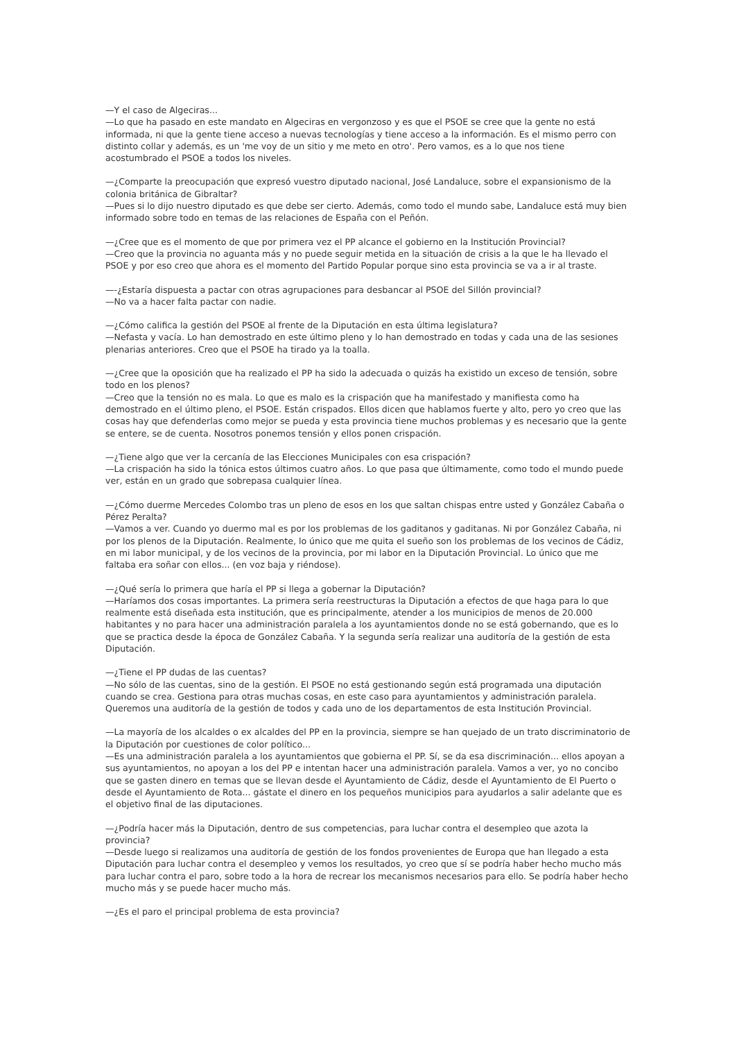—Y el caso de Algeciras...
—Lo que ha pasado en este mandato en Algeciras en vergonzoso y es que el PSOE se cree que la gente no está informada, ni que la gente tiene acceso a nuevas tecnologías y tiene acceso a la información. Es el mismo perro con distinto collar y además, es un 'me voy de un sitio y me meto en otro'. Pero vamos, es a lo que nos tiene acostumbrado el PSOE a todos los niveles.
—¿Comparte la preocupación que expresó vuestro diputado nacional, José Landaluce, sobre el expansionismo de la colonia británica de Gibraltar?
—Pues si lo dijo nuestro diputado es que debe ser cierto. Además, como todo el mundo sabe, Landaluce está muy bien informado sobre todo en temas de las relaciones de España con el Peñón.
—¿Cree que es el momento de que por primera vez el PP alcance el gobierno en la Institución Provincial?
—Creo que la provincia no aguanta más y no puede seguir metida en la situación de crisis a la que le ha llevado el PSOE y por eso creo que ahora es el momento del Partido Popular porque sino esta provincia se va a ir al traste.
—-¿Estaría dispuesta a pactar con otras agrupaciones para desbancar al PSOE del Sillón provincial?
—No va a hacer falta pactar con nadie.
—¿Cómo califica la gestión del PSOE al frente de la Diputación en esta última legislatura?
—Nefasta y vacía. Lo han demostrado en este último pleno y lo han demostrado en todas y cada una de las sesiones plenarias anteriores. Creo que el PSOE ha tirado ya la toalla.
—¿Cree que la oposición que ha realizado el PP ha sido la adecuada o quizás ha existido un exceso de tensión, sobre todo en los plenos?
—Creo que la tensión no es mala. Lo que es malo es la crispación que ha manifestado y manifiesta como ha demostrado en el último pleno, el PSOE. Están crispados. Ellos dicen que hablamos fuerte y alto, pero yo creo que las cosas hay que defenderlas como mejor se pueda y esta provincia tiene muchos problemas y es necesario que la gente se entere, se de cuenta. Nosotros ponemos tensión y ellos ponen crispación.
—¿Tiene algo que ver la cercanía de las Elecciones Municipales con esa crispación?
—La crispación ha sido la tónica estos últimos cuatro años. Lo que pasa que últimamente, como todo el mundo puede ver, están en un grado que sobrepasa cualquier línea.
—¿Cómo duerme Mercedes Colombo tras un pleno de esos en los que saltan chispas entre usted y González Cabaña o Pérez Peralta?
—Vamos a ver. Cuando yo duermo mal es por los problemas de los gaditanos y gaditanas. Ni por González Cabaña, ni por los plenos de la Diputación. Realmente, lo único que me quita el sueño son los problemas de los vecinos de Cádiz, en mi labor municipal, y de los vecinos de la provincia, por mi labor en la Diputación Provincial. Lo único que me faltaba era soñar con ellos... (en voz baja y riéndose).
—¿Qué sería lo primera que haría el PP si llega a gobernar la Diputación?
—Haríamos dos cosas importantes. La primera sería reestructuras la Diputación a efectos de que haga para lo que realmente está diseñada esta institución, que es principalmente, atender a los municipios de menos de 20.000 habitantes y no para hacer una administración paralela a los ayuntamientos donde no se está gobernando, que es lo que se practica desde la época de González Cabaña. Y la segunda sería realizar una auditoría de la gestión de esta Diputación.
—¿Tiene el PP dudas de las cuentas?
—No sólo de las cuentas, sino de la gestión. El PSOE no está gestionando según está programada una diputación cuando se crea. Gestiona para otras muchas cosas, en este caso para ayuntamientos y administración paralela. Queremos una auditoría de la gestión de todos y cada uno de los departamentos de esta Institución Provincial.
—La mayoría de los alcaldes o ex alcaldes del PP en la provincia, siempre se han quejado de un trato discriminatorio de la Diputación por cuestiones de color político...
—Es una administración paralela a los ayuntamientos que gobierna el PP. Sí, se da esa discriminación... ellos apoyan a sus ayuntamientos, no apoyan a los del PP e intentan hacer una administración paralela. Vamos a ver, yo no concibo que se gasten dinero en temas que se llevan desde el Ayuntamiento de Cádiz, desde el Ayuntamiento de El Puerto o desde el Ayuntamiento de Rota... gástate el dinero en los pequeños municipios para ayudarlos a salir adelante que es el objetivo final de las diputaciones.
—¿Podría hacer más la Diputación, dentro de sus competencias, para luchar contra el desempleo que azota la provincia?
—Desde luego si realizamos una auditoría de gestión de los fondos provenientes de Europa que han llegado a esta Diputación para luchar contra el desempleo y vemos los resultados, yo creo que sí se podría haber hecho mucho más para luchar contra el paro, sobre todo a la hora de recrear los mecanismos necesarios para ello. Se podría haber hecho mucho más y se puede hacer mucho más.
—¿Es el paro el principal problema de esta provincia?